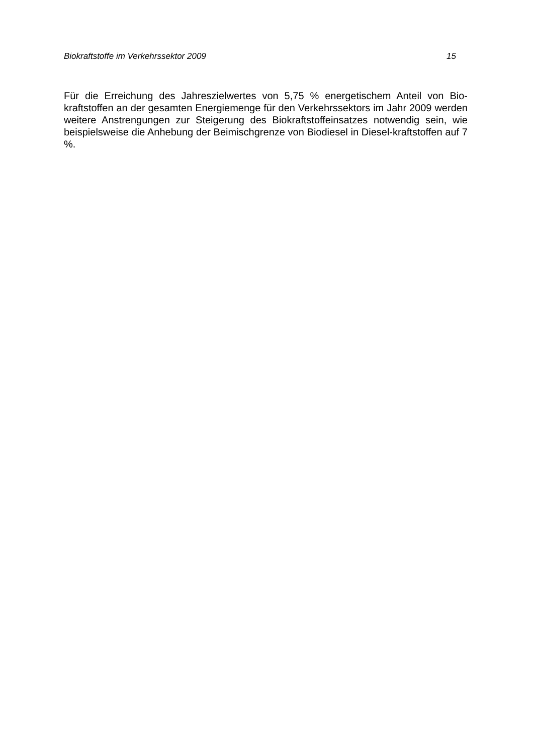Biokraftstoffe im Verkehrssektor 2009 15
Für die Erreichung des Jahreszielwertes von 5,75 % energetischem Anteil von Bio-kraftstoffen an der gesamten Energiemenge für den Verkehrssektors im Jahr 2009 werden weitere Anstrengungen zur Steigerung des Biokraftstoffeinsatzes notwendig sein, wie beispielsweise die Anhebung der Beimischgrenze von Biodiesel in Diesel-kraftstoffen auf 7 %.